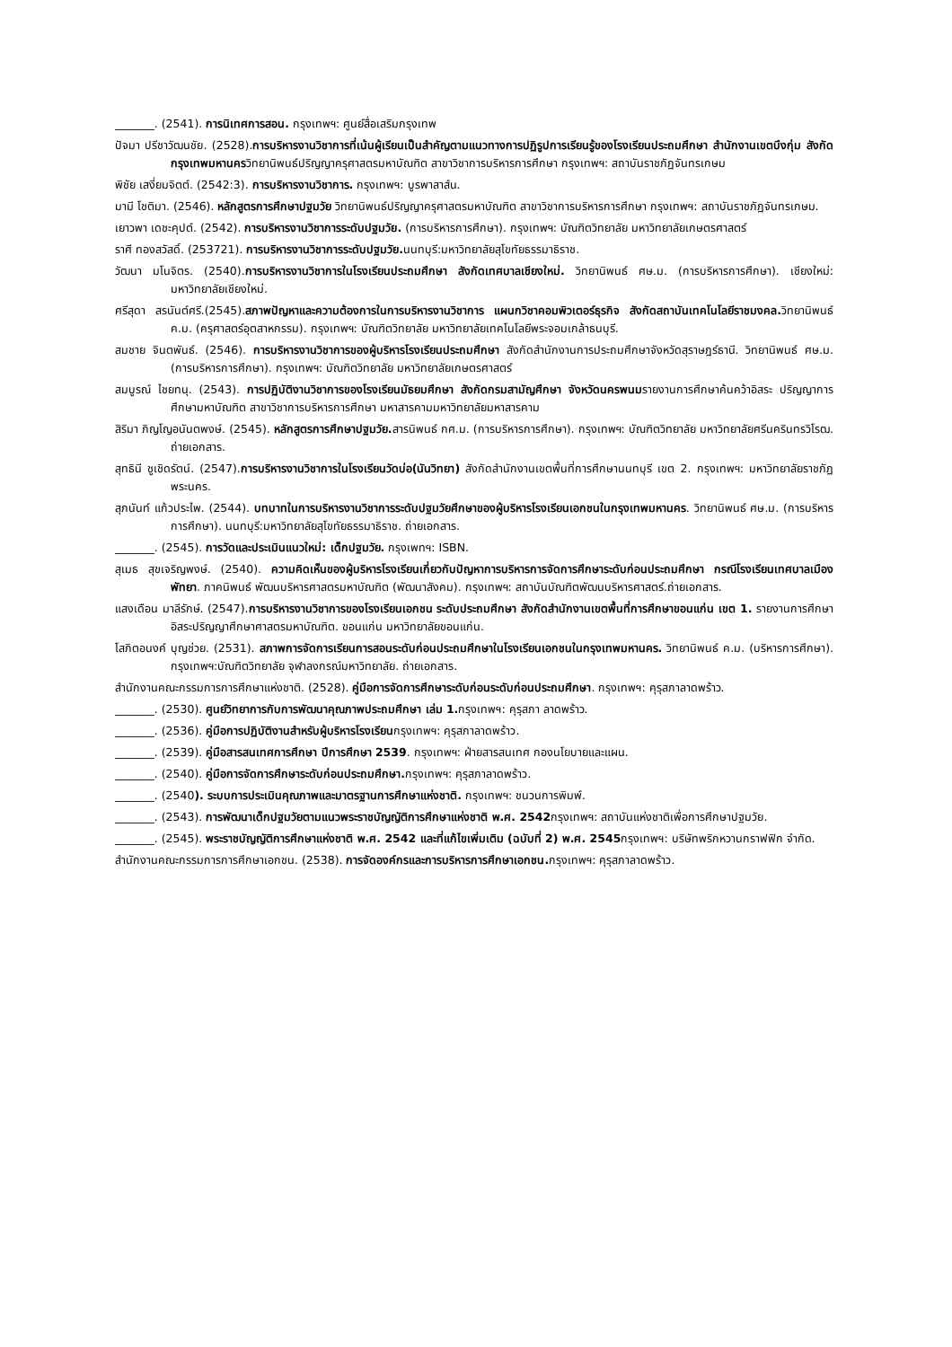_______. (2541). การนิเทศการสอน. กรุงเทพฯ: ศูนย์สื่อเสริมกรุงเทพ
ปัจมา ปรีชาวัฒนชัย. (2528).การบริหารงานวิชาการที่เน้นผู้เรียนเป็นสำคัญตามแนวทางการปฏิรูปการเรียนรู้ของโรงเรียนประถมศึกษา สำนักงานเขตบึงกุ่ม สังกัดกรุงเทพมหานครวิทยานิพนธ์ปริญญาครุศาสตรมหาบัณฑิต สาขาวิชาการบริหารการศึกษา กรุงเทพฯ: สถาบันราชภัฏจันทรเกษม
พิชัย เสงี่ยมจิตต์. (2542:3). การบริหารงานวิชาการ. กรุงเทพฯ: บูรพาสาส์น.
มามี โชติมา. (2546). หลักสูตรการศึกษาปฐมวัย วิทยานิพนธ์ปริญญาครุศาสตรมหาบัณฑิต สาขาวิชาการบริหารการศึกษา กรุงเทพฯ: สถาบันราชภัฏจันทรเกษม.
เยาวพา เดชะคุปต์. (2542). การบริหารงานวิชาการระดับปฐมวัย. (การบริหารการศึกษา). กรุงเทพฯ: บัณฑิตวิทยาลัย มหาวิทยาลัยเกษตรศาสตร์
ราศี ทองสวัสดิ์. (253721). การบริหารงานวิชาการระดับปฐมวัย. นนทบุรี:มหาวิทยาลัยสุโขทัยธรรมาธิราช.
วัฒนา มโนจิตร. (2540).การบริหารงานวิชาการในโรงเรียนประถมศึกษา สังกัดเทศบาลเชียงใหม่. วิทยานิพนธ์ ศษ.ม. (การบริหารการศึกษา). เชียงใหม่: มหาวิทยาลัยเชียงใหม่.
ศรีสุดา สรนันต์ศรี.(2545).สภาพปัญหาและความต้องการในการบริหารงานวิชาการ แผนกวิชาคอมพิวเตอร์ธุรกิจ สังกัดสถาบันเทคโนโลยีราชมงคล. วิทยานิพนธ์ ค.ม. (ครุศาสตร์อุตสาหกรรม). กรุงเทพฯ: บัณฑิตวิทยาลัย มหาวิทยาลัยเทคโนโลยีพระจอมเกล้าธนบุรี.
สมชาย จินตพันธ์. (2546). การบริหารงานวิชาการของผู้บริหารโรงเรียนประถมศึกษา สังกัดสำนักงานการประถมศึกษาจังหวัดสุราษฎร์ธานี. วิทยานิพนธ์ ศษ.ม.(การบริหารการศึกษา). กรุงเทพฯ: บัณฑิตวิทยาลัย มหาวิทยาลัยเกษตรศาสตร์
สมบูรณ์ ไชยทนุ. (2543). การปฏิบัติงานวิชาการของโรงเรียนมัธยมศึกษา สังกัดกรมสามัญศึกษา จังหวัดนครพนมรายงานการศึกษาค้นคว้าอิสระ ปริญญาการศึกษามหาบัณฑิต สาขาวิชาการบริหารการศึกษา มหาสารคามมหาวิทยาลัยมหาสารคาม
สิริมา ภิญโญอนันตพงษ์. (2545). หลักสูตรการศึกษาปฐมวัย. สารนิพนธ์ กศ.ม. (การบริหารการศึกษา). กรุงเทพฯ: บัณฑิตวิทยาลัย มหาวิทยาลัยศรีนครินทรวิโรฒ. ถ่ายเอกสาร.
สุทธินี ชูเชิดรัตน์. (2547).การบริหารงานวิชาการในโรงเรียนวัดบ่อ(นันวิทยา) สังกัดสำนักงานเขตพื้นที่การศึกษานนทบุรี เขต 2. กรุงเทพฯ: มหาวิทยาลัยราชภัฏพระนคร.
สุภนันท์ แก้วประไพ. (2544). บทบาทในการบริหารงานวิชาการระดับปฐมวัยศึกษาของผู้บริหารโรงเรียนเอกชนในกรุงเทพมหานคร. วิทยานิพนธ์ ศษ.ม. (การบริหารการศึกษา). นนทบุรี:มหาวิทยาลัยสุโขทัยธรรมาธิราช. ถ่ายเอกสาร.
_______. (2545). การวัดและประเมินแนวใหม่: เด็กปฐมวัย. กรุงเพทฯ: ISBN.
สุเมธ สุขเจริญพงษ์. (2540). ความคิดเห็นของผู้บริหารโรงเรียนเกี่ยวกับปัญหาการบริหารการจัดการศึกษาระดับก่อนประถมศึกษา กรณีโรงเรียนเทศบาลเมืองพัทยา. ภาคนิพนธ์ พัฒนบริหารศาสตรมหาบัณฑิต (พัฒนาสังคม). กรุงเทพฯ: สถาบันบัณฑิตพัฒนบริหารศาสตร์.ถ่ายเอกสาร.
แสงเดือน มาลีรักษ์. (2547).การบริหารงานวิชาการของโรงเรียนเอกชน ระดับประถมศึกษา สังกัดสำนักงานเขตพื้นที่การศึกษาขอนแก่น เขต 1. รายงานการศึกษาอิสระปริญญาศึกษาศาสตรมหาบัณฑิต. ขอนแก่น มหาวิทยาลัยขอนแก่น.
โสภิตอนงค์ บุญช่วย. (2531). สภาพการจัดการเรียนการสอนระดับก่อนประถมศึกษาในโรงเรียนเอกชนในกรุงเทพมหานคร. วิทยานิพนธ์ ค.ม. (บริหารการศึกษา). กรุงเทพฯ:บัณฑิตวิทยาลัย จุฬาลงกรณ์มหาวิทยาลัย. ถ่ายเอกสาร.
สำนักงานคณะกรรมการการศึกษาแห่งชาติ. (2528). คู่มือการจัดการศึกษาระดับก่อนระดับก่อนประถมศึกษา. กรุงเทพฯ: คุรุสภาลาดพร้าว.
_______. (2530). ศูนย์วิทยาการกับการพัฒนาคุณภาพประถมศึกษา เล่ม 1. กรุงเทพฯ: คุรุสภา ลาดพร้าว.
_______. (2536). คู่มือการปฏิบัติงานสำหรับผู้บริหารโรงเรียนกรุงเทพฯ: คุรุสภาลาดพร้าว.
_______. (2539). คู่มือสารสนเทศการศึกษา ปีการศึกษา 2539. กรุงเทพฯ: ฝ่ายสารสนเทศ กองนโยบายและแผน.
_______. (2540). คู่มือการจัดการศึกษาระดับก่อนประถมศึกษา. กรุงเทพฯ: คุรุสภาลาดพร้าว.
_______. (2540). ระบบการประเมินคุณภาพและมาตรฐานการศึกษาแห่งชาติ. กรุงเทพฯ: ชนวนการพิมพ์.
_______. (2543). การพัฒนาเด็กปฐมวัยตามแนวพระราชบัญญัติการศึกษาแห่งชาติ พ.ศ. 2542กรุงเทพฯ: สถาบันแห่งชาติเพื่อการศึกษาปฐมวัย.
_______. (2545). พระราชบัญญัติการศึกษาแห่งชาติ พ.ศ. 2542 และที่แก้ไขเพิ่มเติม (ฉบับที่ 2) พ.ศ. 2545กรุงเทพฯ: บริษัทพริกหวานกราฟฟิก จำกัด.
สำนักงานคณะกรรมการการศึกษาเอกชน. (2538). การจัดองค์กรและการบริหารการศึกษาเอกชน. กรุงเทพฯ: คุรุสภาลาดพร้าว.